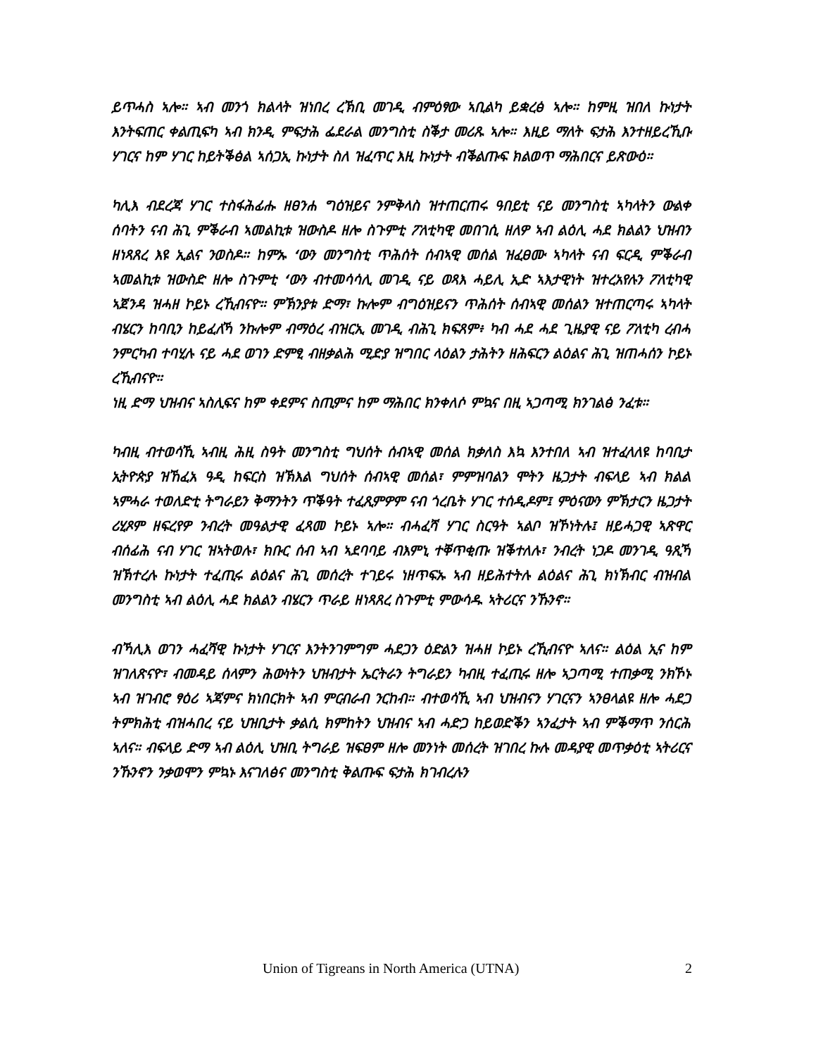ይጥሓስ ኣሎ። ኣብ መንጎ ክልላት ዝነበረ ረኽቢ መገዲ ብምዕፃው ኣቢልካ ይቋረፅ ኣሎ። ከምዚ ዝበለ ኩነታት እንትፍጠር ቀልጢፍካ ኣብ ክንዲ ምፍታሕ ፌደራል መንግስቲ ስቕታ መሪጹ ኣሎ። እዚይ ማለት ፍታሕ እንተዘይረኺቡ ሃገርና ከም ሃገር ከይትቕፅል ኣሰጋኢ ኩነታት ስለ ዝፈጥር እዚ ኩነታት ብቕልጡፍ ክልወጥ ማሕበርና ይጽውዕ።
ካሊእ ብደረጃ ሃገር ተስፋሕፊሑ ዘፀንሐ ግዕዝይና ንምቅላስ ዝተጠርጠሩ ዓበይቲ ናይ መንግስቲ ኣካላትን ውልቀ ሰባትን ናብ ሕጊ ምቕራብ ኣመልኪቱ ዝውስዶ ዘሎ ስጉምቲ ፖለቲካዊ መበገሲ ዘለዎ ኣብ ልዕሊ ሓደ ክልልን ህዝብን ዘነጻጸረ እዩ ኢልና ንወስዶ። ከምኡ ‘ውን መንግስቲ ጥሕሰት ሰብኣዊ መሰል ዝፈፀሙ ኣካላት ናብ ፍርዲ ምቕራብ ኣመልኪቱ ዝውስድ ዘሎ ስጉምቲ ‘ውን ብተመሳሳሊ መገዲ ናይ ወጻእ ሓይሊ ኢድ ኣእታዊነት ዝተረአየሉን ፖለቲካዊ ኣጀንዳ ዝሓዘ ኮይኑ ረኺብናዮ። ምኽንያቱ ድማ፣ ኩሎም ብግዕዝይናን ጥሕሰት ሰብኣዊ መሰልን ዝተጠርጣሩ ኣካላት ብሄርን ከባቢን ከይፈለኻ ንኩሎም ብማዕረ ብዝርኢ መገዲ ብሕጊ ክፍጸም፥ ካብ ሓደ ሓደ ጊዜያዊ ናይ ፖለቲካ ረብሓ ንምርካብ ተባሂሉ ናይ ሓደ ወገን ድምፂ ብዘቃልሕ ሚድያ ዝግበር ላዕልን ታሕትን ዘሕፍርን ልዕልና ሕጊ ዝጠሓሰን ኮይኑ ረኺብናዮ።
ነዚ ድማ ህዝብና ኣስሊፍና ከም ቀደምና ስጢምና ከም ማሕበር ክንቀለሶ ምኳና በዚ ኣጋጣሚ ክንገልፅ ንፈቱ።
ካብዚ ብተወሳኺ ኣብዚ ሕዚ ስዓት መንግስቲ ግህሰት ሰብኣዊ መሰል ክቃለስ እኳ እንተበለ ኣብ ዝተፈላለዩ ከባቢታ ኢትዮጵያ ዝኸፈአ ዓዲ ከፍርስ ዝኽእል ግህሰት ሰብኣዊ መሰል፣ ምምዝባልን ሞትን ዜጋታት ብፍላይ ኣብ ክልል ኣምሓራ ተወለድቲ ትግራይን ቅማንትን ጥቕዓት ተፈጺምዎም ናብ ጎረቤት ሃገር ተሰዲዶም፤ ምዕናውን ምኽታርን ዜጋታት ሪሂጾም ዘፍረየዎ ንብረት መዓልታዊ ፈጻመ ኮይኑ ኣሎ። ብሓፈሻ ሃገር ስርዓት ኣልቦ ዝኾነትሉ፤ ዘይሓጋዊ ኣጽዋር ብሰፊሕ ናብ ሃገር ዝኣትወሉ፣ ክቡር ሰብ ኣብ ኣደባባይ ብእምኒ ተቐጥቂጡ ዝቕተለሉ፣ ንብረት ነጋዶ መንገዲ ዓጺኻ ዝኽተረሉ ኩነታት ተፈጢሩ ልዕልና ሕጊ መሰረት ተገይሩ ነዘጥፍኡ ኣብ ዘይሕተትሉ ልዕልና ሕጊ ክነኽብር ብዝብል መንግስቲ ኣብ ልዕሊ ሓደ ክልልን ብሄርን ጥራይ ዘነጻጸረ ስጉምቲ ምውሳዱ ኣትሪርና ንኹንኖ።
ብኻሊእ ወገን ሓፈሻዊ ኩነታት ሃገርና እንትንገምግም ሓደጋን ዕድልን ዝሓዘ ኮይኑ ረኺብናዮ ኣለና። ልዕል ኢና ከም ዝገለጽናዮ፣ ብመዳይ ሰላምን ሕውነትን ህዝብታት ኤርትራን ትግራይን ካብዚ ተፈጢሩ ዘሎ ኣጋጣሚ ተጠቃሚ ንክኾኑ ኣብ ዝገብሮ ፃዕሪ ኣጃምና ክነበርክት ኣብ ምርብራብ ንርከብ። ብተወሳኺ ኣብ ህዝብናን ሃገርናን ኣንፀላልዩ ዘሎ ሓደጋ ትምክሕቲ ብዝሓበረ ናይ ህዝቢታት ቃልሲ ክምከትን ህዝብና ኣብ ሓድጋ ከይወድቕን ኣንፈታት ኣብ ምቕማጥ ንሰርሕ ኣለና። ብፍላይ ድማ ኣብ ልዕሊ ህዝቢ ትግራይ ዝፍፀም ዘሎ መንነት መሰረት ዝገበረ ኩሉ መዳያዊ መጥቃዕቲ ኣትሪርና ንኹንኖን ንቃወሞን ምኳኑ እናገለፅና መንግስቲ ቅልጡፍ ፍታሕ ክገብረሉን
Union of Tigreans in North America (UTNA) 2